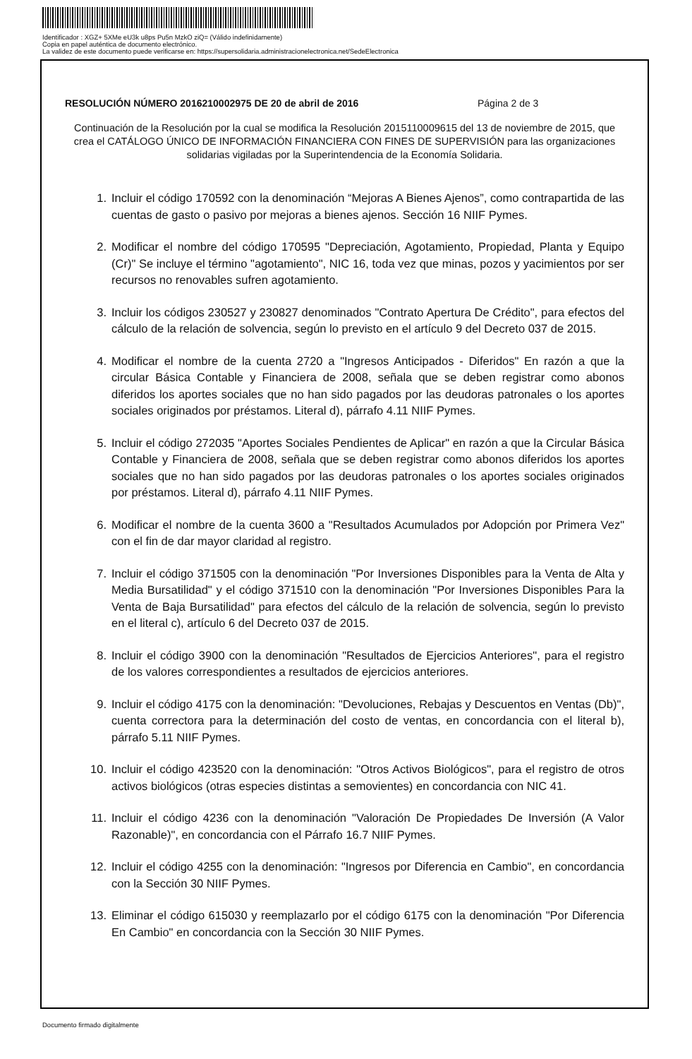Identificador : XGZ+ 5XMe eU3k u8ps Pu5n MzkO ziQ= (Válido indefinidamente)
Copia en papel auténtica de documento electrónico.
La validez de este documento puede verificarse en: https://supersolidaria.administracionelectronica.net/SedeElectronica
RESOLUCIÓN NÚMERO 2016210002975 DE 20 de abril de 2016 Página 2 de 3
Continuación de la Resolución por la cual se modifica la Resolución 2015110009615 del 13 de noviembre de 2015, que crea el CATÁLOGO ÚNICO DE INFORMACIÓN FINANCIERA CON FINES DE SUPERVISIÓN para las organizaciones solidarias vigiladas por la Superintendencia de la Economía Solidaria.
1. Incluir el código 170592 con la denominación “Mejoras A Bienes Ajenos”, como contrapartida de las cuentas de gasto o pasivo por mejoras a bienes ajenos. Sección 16 NIIF Pymes.
2. Modificar el nombre del código 170595 "Depreciación, Agotamiento, Propiedad, Planta y Equipo (Cr)" Se incluye el término "agotamiento", NIC 16, toda vez que minas, pozos y yacimientos por ser recursos no renovables sufren agotamiento.
3. Incluir los códigos 230527 y 230827 denominados "Contrato Apertura De Crédito", para efectos del cálculo de la relación de solvencia, según lo previsto en el artículo 9 del Decreto 037 de 2015.
4. Modificar el nombre de la cuenta 2720 a "Ingresos Anticipados - Diferidos" En razón a que la circular Básica Contable y Financiera de 2008, señala que se deben registrar como abonos diferidos los aportes sociales que no han sido pagados por las deudoras patronales o los aportes sociales originados por préstamos. Literal d), párrafo 4.11 NIIF Pymes.
5. Incluir el código 272035 "Aportes Sociales Pendientes de Aplicar" en razón a que la Circular Básica Contable y Financiera de 2008, señala que se deben registrar como abonos diferidos los aportes sociales que no han sido pagados por las deudoras patronales o los aportes sociales originados por préstamos. Literal d), párrafo 4.11 NIIF Pymes.
6. Modificar el nombre de la cuenta 3600 a "Resultados Acumulados por Adopción por Primera Vez" con el fin de dar mayor claridad al registro.
7. Incluir el código 371505 con la denominación "Por Inversiones Disponibles para la Venta de Alta y Media Bursatilidad" y el código 371510 con la denominación "Por Inversiones Disponibles Para la Venta de Baja Bursatilidad" para efectos del cálculo de la relación de solvencia, según lo previsto en el literal c), artículo 6 del Decreto 037 de 2015.
8. Incluir el código 3900 con la denominación "Resultados de Ejercicios Anteriores", para el registro de los valores correspondientes a resultados de ejercicios anteriores.
9. Incluir el código 4175 con la denominación: "Devoluciones, Rebajas y Descuentos en Ventas (Db)", cuenta correctora para la determinación del costo de ventas, en concordancia con el literal b), párrafo 5.11 NIIF Pymes.
10. Incluir el código 423520 con la denominación: "Otros Activos Biológicos", para el registro de otros activos biológicos (otras especies distintas a semovientes) en concordancia con NIC 41.
11. Incluir el código 4236 con la denominación "Valoración De Propiedades De Inversión (A Valor Razonable)", en concordancia con el Párrafo 16.7 NIIF Pymes.
12. Incluir el código 4255 con la denominación: "Ingresos por Diferencia en Cambio", en concordancia con la Sección 30 NIIF Pymes.
13. Eliminar el código 615030 y reemplazarlo por el código 6175 con la denominación "Por Diferencia En Cambio" en concordancia con la Sección 30 NIIF Pymes.
Documento firmado digitalmente